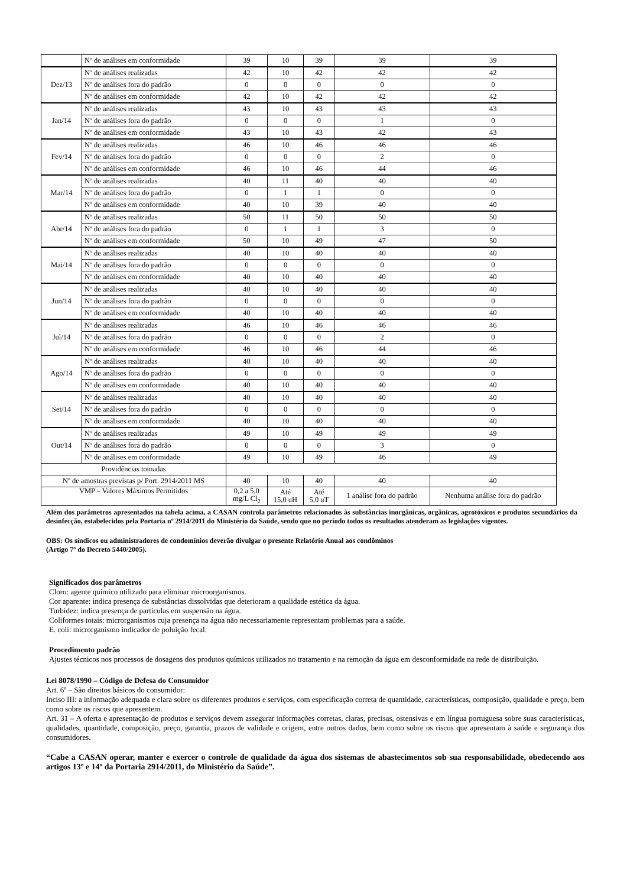| | Nº de análises em conformidade | 39 | 10 | 39 | 39 | 39 |
| Dez/13 | Nº de análises realizadas | 42 | 10 | 42 | 42 | 42 |
| | Nº de análises fora do padrão | 0 | 0 | 0 | 0 | 0 |
| | Nº de análises em conformidade | 42 | 10 | 42 | 42 | 42 |
| Jan/14 | Nº de análises realizadas | 43 | 10 | 43 | 43 | 43 |
| | Nº de análises fora do padrão | 0 | 0 | 0 | 1 | 0 |
| | Nº de análises em conformidade | 43 | 10 | 43 | 42 | 43 |
| Fev/14 | Nº de análises realizadas | 46 | 10 | 46 | 46 | 46 |
| | Nº de análises fora do padrão | 0 | 0 | 0 | 2 | 0 |
| | Nº de análises em conformidade | 46 | 10 | 46 | 44 | 46 |
| Mar/14 | Nº de análises realizadas | 40 | 11 | 40 | 40 | 40 |
| | Nº de análises fora do padrão | 0 | 1 | 1 | 0 | 0 |
| | Nº de análises em conformidade | 40 | 10 | 39 | 40 | 40 |
| Abr/14 | Nº de análises realizadas | 50 | 11 | 50 | 50 | 50 |
| | Nº de análises fora do padrão | 0 | 1 | 1 | 3 | 0 |
| | Nº de análises em conformidade | 50 | 10 | 49 | 47 | 50 |
| Mai/14 | Nº de análises realizadas | 40 | 10 | 40 | 40 | 40 |
| | Nº de análises fora do padrão | 0 | 0 | 0 | 0 | 0 |
| | Nº de análises em conformidade | 40 | 10 | 40 | 40 | 40 |
| Jun/14 | Nº de análises realizadas | 40 | 10 | 40 | 40 | 40 |
| | Nº de análises fora do padrão | 0 | 0 | 0 | 0 | 0 |
| | Nº de análises em conformidade | 40 | 10 | 40 | 40 | 40 |
| Jul/14 | Nº de análises realizadas | 46 | 10 | 46 | 46 | 46 |
| | Nº de análises fora do padrão | 0 | 0 | 0 | 2 | 0 |
| | Nº de análises em conformidade | 46 | 10 | 46 | 44 | 46 |
| Ago/14 | Nº de análises realizadas | 40 | 10 | 40 | 40 | 40 |
| | Nº de análises fora do padrão | 0 | 0 | 0 | 0 | 0 |
| | Nº de análises em conformidade | 40 | 10 | 40 | 40 | 40 |
| Set/14 | Nº de análises realizadas | 40 | 10 | 40 | 40 | 40 |
| | Nº de análises fora do padrão | 0 | 0 | 0 | 0 | 0 |
| | Nº de análises em conformidade | 40 | 10 | 40 | 40 | 40 |
| Out/14 | Nº de análises realizadas | 49 | 10 | 49 | 49 | 49 |
| | Nº de análises fora do padrão | 0 | 0 | 0 | 3 | 0 |
| | Nº de análises em conformidade | 49 | 10 | 49 | 46 | 49 |
| Providências tomadas | | | | | | |
| Nº de amostras previstas p/ Port. 2914/2011 MS | | 40 | 10 | 40 | 40 | 40 |
| VMP – Valores Máximos Permitidos | | 0,2 a 5,0 mg/L Cl<sub>2</sub> | Até 15,0 uH | Até 5,0 uT | 1 análise fora do padrão | Nenhuma análise fora do padrão |
Além dos parâmetros apresentados na tabela acima, a CASAN controla parâmetros relacionados às substâncias inorgânicas, orgânicas, agrotóxicos e produtos secundários da desinfecção, estabelecidos pela Portaria nº 2914/2011 do Ministério da Saúde, sendo que no período todos os resultados atenderam as legislações vigentes.
OBS: Os síndicos ou administradores de condomínios deverão divulgar o presente Relatório Anual aos condôminos
(Artigo 7º do Decreto 5440/2005).
Significados dos parâmetros
Cloro: agente químico utilizado para eliminar microorganismos.
Cor aparente: indica presença de substâncias dissolvidas que deterioram a qualidade estética da água.
Turbidez: indica presença de partículas em suspensão na água.
Coliformes totais: microrganismos cuja presença na água não necessariamente representam problemas para a saúde.
E. coli: microrganismo indicador de poluição fecal.
Procedimento padrão
Ajustes técnicos nos processos de dosagens dos produtos químicos utilizados no tratamento e na remoção da água em desconformidade na rede de distribuição.
Lei 8078/1990 – Código de Defesa do Consumidor
Art. 6º – São direitos básicos do consumidor:
Inciso III: a informação adequada e clara sobre os diferentes produtos e serviços, com especificação correta de quantidade, características, composição, qualidade e preço, bem como sobre os riscos que apresentem.
Art. 31 – A oferta e apresentação de produtos e serviços devem assegurar informações corretas, claras, precisas, ostensivas e em língua portuguesa sobre suas características, qualidades, quantidade, composição, preço, garantia, prazos de validade e origem, entre outros dados, bem como sobre os riscos que apresentam à saúde e segurança dos consumidores.
“Cabe a CASAN operar, manter e exercer o controle de qualidade da água dos sistemas de abastecimentos sob sua responsabilidade, obedecendo aos artigos 13º e 14º da Portaria 2914/2011, do Ministério da Saúde”.